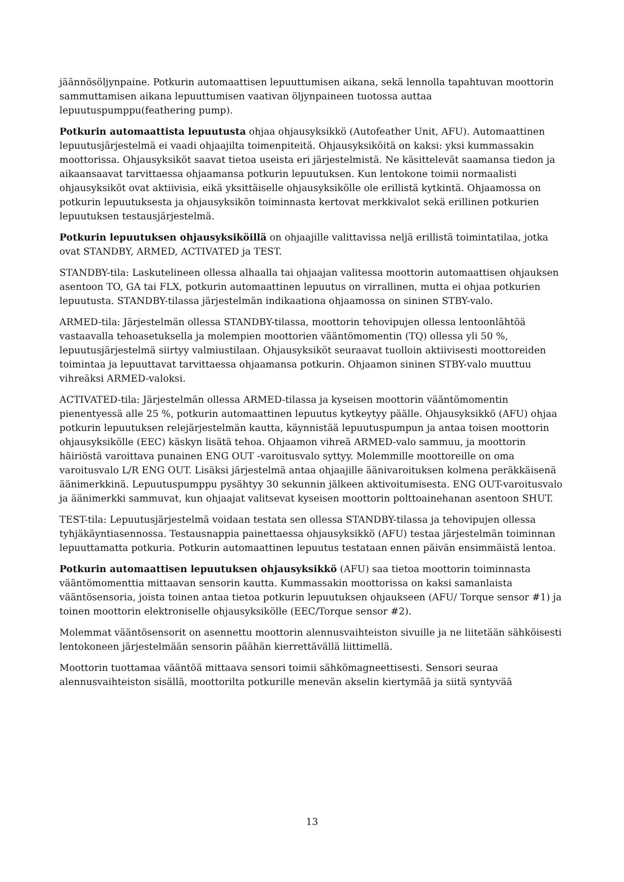jäännösöljynpaine. Potkurin automaattisen lepuuttumisen aikana, sekä lennolla tapahtuvan moottorin sammuttamisen aikana lepuuttumisen vaativan öljynpaineen tuotossa auttaa lepuutuspumppu(feathering pump).
Potkurin automaattista lepuutusta ohjaa ohjausyksikkö (Autofeather Unit, AFU). Automaattinen lepuutusjärjestelmä ei vaadi ohjaajilta toimenpiteitä. Ohjausyksiköitä on kaksi: yksi kummassakin moottorissa. Ohjausyksiköt saavat tietoa useista eri järjestelmistä. Ne käsittelevät saamansa tiedon ja aikaansaavat tarvittaessa ohjaamansa potkurin lepuutuksen. Kun lentokone toimii normaalisti ohjausyksiköt ovat aktiivisia, eikä yksittäiselle ohjausyksikölle ole erillistä kytkintä. Ohjaamossa on potkurin lepuutuksesta ja ohjausyksikön toiminnasta kertovat merkkivalot sekä erillinen potkurien lepuutuksen testausjärjestelmä.
Potkurin lepuutuksen ohjausyksiköillä on ohjaajille valittavissa neljä erillistä toimintatilaa, jotka ovat STANDBY, ARMED, ACTIVATED ja TEST.
STANDBY-tila: Laskutelineen ollessa alhaalla tai ohjaajan valitessa moottorin automaattisen ohjauksen asentoon TO, GA tai FLX, potkurin automaattinen lepuutus on virrallinen, mutta ei ohjaa potkurien lepuutusta. STANDBY-tilassa järjestelmän indikaationa ohjaamossa on sininen STBY-valo.
ARMED-tila: Järjestelmän ollessa STANDBY-tilassa, moottorin tehovipujen ollessa lentoonlähtöä vastaavalla tehoasetuksella ja molempien moottorien vääntömomentin (TQ) ollessa yli 50 %, lepuutusjärjestelmä siirtyy valmiustilaan. Ohjausyksiköt seuraavat tuolloin aktiivisesti moottoreiden toimintaa ja lepuuttavat tarvittaessa ohjaamansa potkurin. Ohjaamon sininen STBY-valo muuttuu vihreäksi ARMED-valoksi.
ACTIVATED-tila: Järjestelmän ollessa ARMED-tilassa ja kyseisen moottorin vääntömomentin pienentyessä alle 25 %, potkurin automaattinen lepuutus kytkeytyy päälle. Ohjausyksikkö (AFU) ohjaa potkurin lepuutuksen relejärjestelmän kautta, käynnistää lepuutuspumpun ja antaa toisen moottorin ohjausyksikölle (EEC) käskyn lisätä tehoa. Ohjaamon vihreä ARMED-valo sammuu, ja moottorin häiriöstä varoittava punainen ENG OUT -varoitusvalo syttyy. Molemmille moottoreille on oma varoitusvalo L/R ENG OUT. Lisäksi järjestelmä antaa ohjaajille äänivaroituksen kolmena peräkkäisenä äänimerkkinä. Lepuutuspumppu pysähtyy 30 sekunnin jälkeen aktivoitumisesta. ENG OUT-varoitusvalo ja äänimerkki sammuvat, kun ohjaajat valitsevat kyseisen moottorin polttoainehanan asentoon SHUT.
TEST-tila: Lepuutusjärjestelmä voidaan testata sen ollessa STANDBY-tilassa ja tehovipujen ollessa tyhjäkäyntiasennossa. Testausnappia painettaessa ohjausyksikkö (AFU) testaa järjestelmän toiminnan lepuuttamatta potkuria. Potkurin automaattinen lepuutus testataan ennen päivän ensimmäistä lentoa.
Potkurin automaattisen lepuutuksen ohjausyksikkö (AFU) saa tietoa moottorin toiminnasta vääntömomenttia mittaavan sensorin kautta. Kummassakin moottorissa on kaksi samanlaista vääntösensoria, joista toinen antaa tietoa potkurin lepuutuksen ohjaukseen (AFU/ Torque sensor #1) ja toinen moottorin elektroniselle ohjausyksikölle (EEC/Torque sensor #2).
Molemmat vääntösensorit on asennettu moottorin alennusvaihteiston sivuille ja ne liitetään sähköisesti lentokoneen järjestelmään sensorin päähän kierrettävällä liittimellä.
Moottorin tuottamaa vääntöä mittaava sensori toimii sähkömagneettisesti. Sensori seuraa alennusvaihteiston sisällä, moottorilta potkurille menevän akselin kiertymää ja siitä syntyvää
13